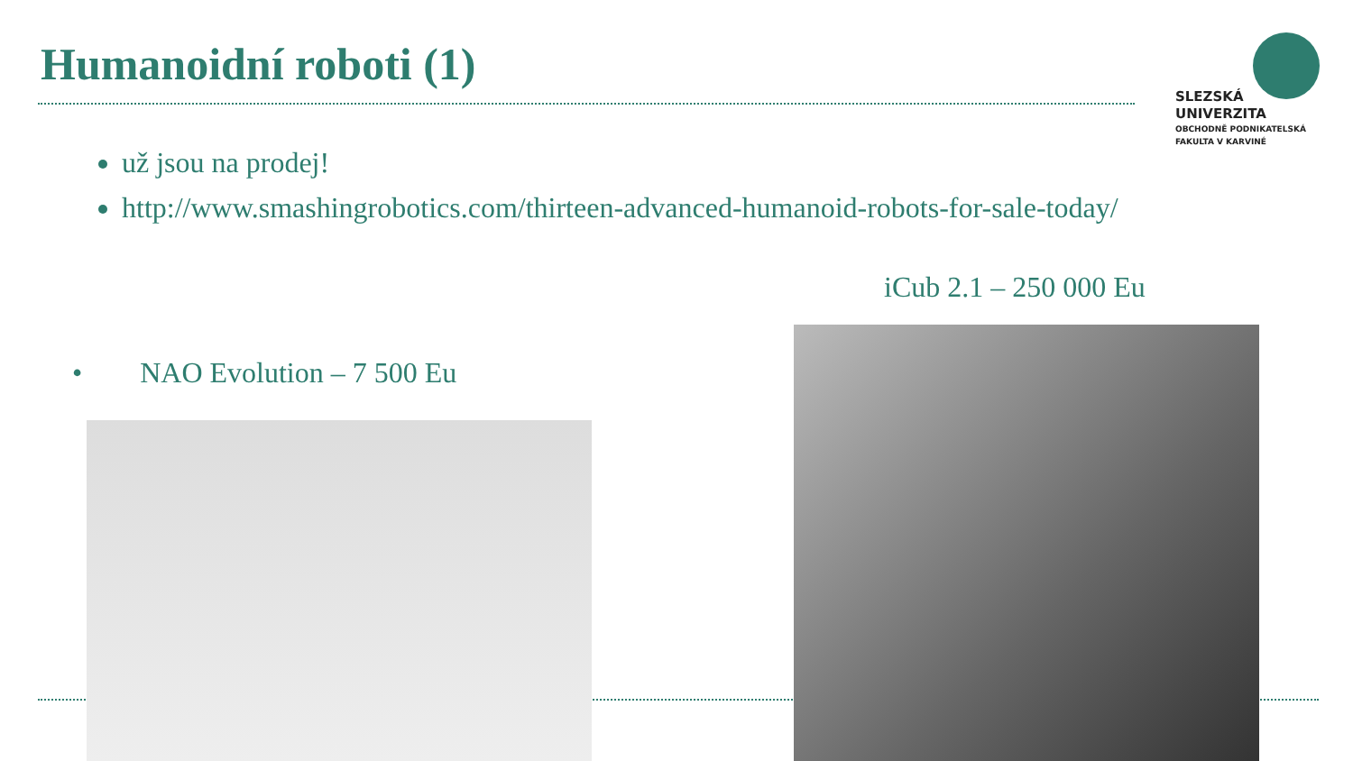Humanoidní roboti (1)
SLEZSKÁ
UNIVERZITA
OBCHODNĚ PODNIKATELSKÁ
FAKULTA V KARVINÉ
už jsou na prodej!
http://www.smashingrobotics.com/thirteen-advanced-humanoid-robots-for-sale-today/
iCub 2.1 – 250 000 Eu
• NAO Evolution – 7 500 Eu